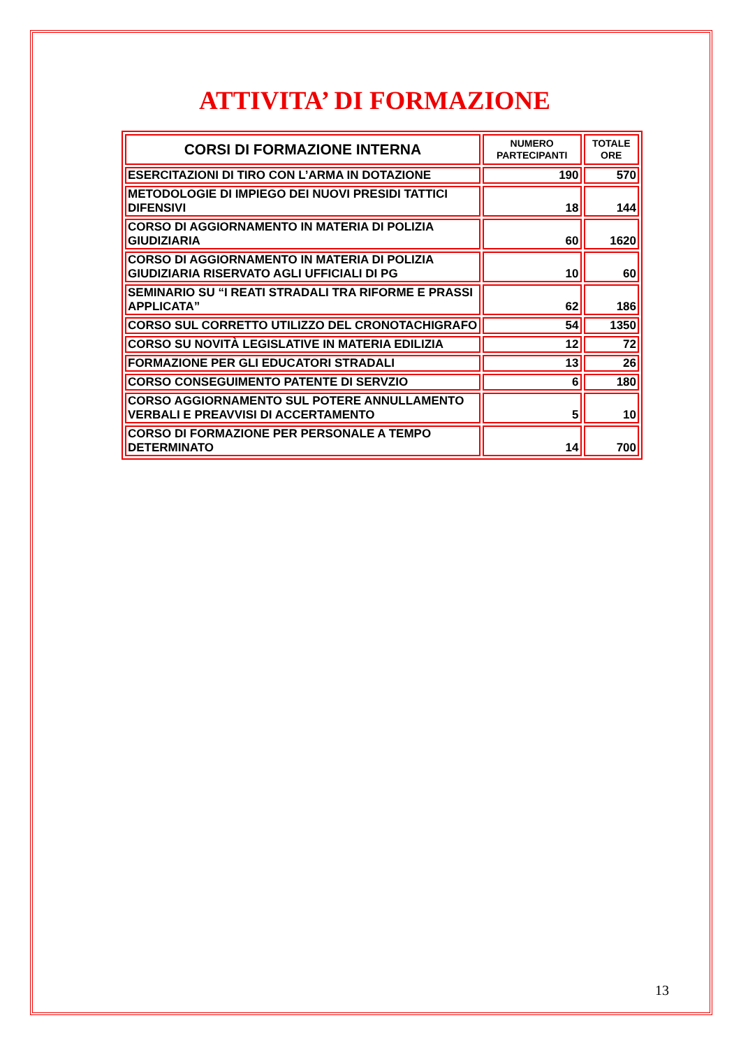ATTIVITA’ DI FORMAZIONE
| CORSI DI FORMAZIONE INTERNA | NUMERO PARTECIPANTI | TOTALE ORE |
| --- | --- | --- |
| ESERCITAZIONI DI TIRO CON L’ARMA IN DOTAZIONE | 190 | 570 |
| METODOLOGIE DI IMPIEGO DEI NUOVI PRESIDI TATTICI DIFENSIVI | 18 | 144 |
| CORSO DI AGGIORNAMENTO IN MATERIA DI POLIZIA GIUDIZIARIA | 60 | 1620 |
| CORSO DI AGGIORNAMENTO IN MATERIA DI POLIZIA GIUDIZIARIA RISERVATO AGLI UFFICIALI DI PG | 10 | 60 |
| SEMINARIO SU “I REATI STRADALI TRA RIFORME E PRASSI APPLICATA” | 62 | 186 |
| CORSO SUL CORRETTO UTILIZZO DEL CRONOTACHIGRAFO | 54 | 1350 |
| CORSO SU NOVITÀ LEGISLATIVE IN MATERIA EDILIZIA | 12 | 72 |
| FORMAZIONE PER GLI EDUCATORI STRADALI | 13 | 26 |
| CORSO CONSEGUIMENTO PATENTE DI SERVZIO | 6 | 180 |
| CORSO AGGIORNAMENTO SUL POTERE ANNULLAMENTO VERBALI E PREAVVISI DI ACCERTAMENTO | 5 | 10 |
| CORSO DI FORMAZIONE PER PERSONALE A TEMPO DETERMINATO | 14 | 700 |
13